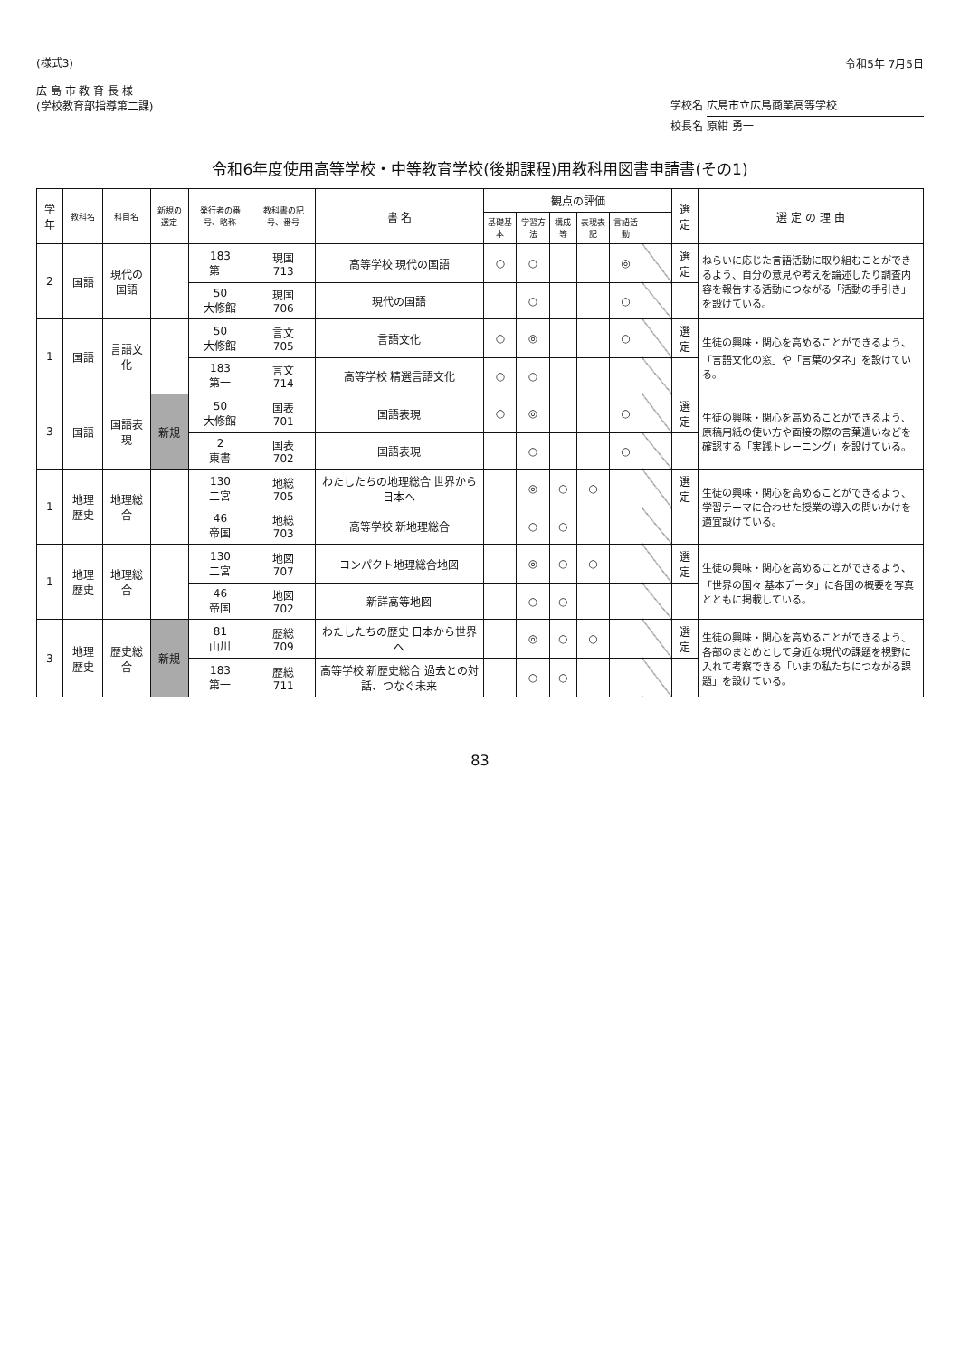(様式3)
広 島 市 教 育 長 様
(学校教育部指導第二課)
令和5年 7月5日
学校名 広島市立広島商業高等学校
校長名 原紺 勇一
令和6年度使用高等学校・中等教育学校(後期課程)用教科用図書申請書(その1)
| 学年 | 教科名 | 科目名 | 新規の選定 | 発行者の番号、略称 | 教科書の記号、番号 | 書 名 | 観点の評価 | | | | | | 選定 | 選 定 の 理 由 |
| --- | --- | --- | --- | --- | --- | --- | --- | --- | --- | --- | --- | --- | --- | --- |
| | | | | | | | 基礎基本 | 学習方法 | 構成等 | 表現表記 | 言語活動 | | | |
| 2 | 国語 | 現代の国語 | | 183 第一 | 現国 713 | 高等学校 現代の国語 | ○ | ○ | | | ◎ | | 選定 | ねらいに応じた言語活動に取り組むことができるよう、自分の意見や考えを論述したり調査内容を報告する活動につながる「活動の手引き」を設けている。 |
| | | | | 50 大修館 | 現国 706 | 現代の国語 | | ○ | | | ○ | | | |
| 1 | 国語 | 言語文化 | | 50 大修館 | 言文 705 | 言語文化 | ○ | ◎ | | | ○ | | 選定 | 生徒の興味・関心を高めることができるよう、「言語文化の窓」や「言葉のタネ」を設けている。 |
| | | | | 183 第一 | 言文 714 | 高等学校 精選言語文化 | ○ | ○ | | | | | | |
| 3 | 国語 | 国語表現 | 新規 | 50 大修館 | 国表 701 | 国語表現 | ○ | ◎ | | | ○ | | 選定 | 生徒の興味・関心を高めることができるよう、原稿用紙の使い方や面接の際の言葉遣いなどを確認する「実践トレーニング」を設けている。 |
| | | | | 2 東書 | 国表 702 | 国語表現 | | ○ | | | ○ | | | |
| 1 | 地理歴史 | 地理総合 | | 130 二宮 | 地総 705 | わたしたちの地理総合 世界から日本へ | | ◎ | ○ | ○ | | | 選定 | 生徒の興味・関心を高めることができるよう、学習テーマに合わせた授業の導入の問いかけを適宜設けている。 |
| | | | | 46 帝国 | 地総 703 | 高等学校 新地理総合 | | ○ | ○ | | | | | |
| 1 | 地理歴史 | 地理総合 | | 130 二宮 | 地図 707 | コンパクト地理総合地図 | | ◎ | ○ | ○ | | | 選定 | 生徒の興味・関心を高めることができるよう、「世界の国々 基本データ」に各国の概要を写真とともに掲載している。 |
| | | | | 46 帝国 | 地図 702 | 新詳高等地図 | | ○ | ○ | | | | | |
| 3 | 地理歴史 | 歴史総合 | 新規 | 81 山川 | 歴総 709 | わたしたちの歴史 日本から世界へ | | ◎ | ○ | ○ | | | 選定 | 生徒の興味・関心を高めることができるよう、各部のまとめとして身近な現代の課題を視野に入れて考察できる「いまの私たちにつながる課題」を設けている。 |
| | | | | 183 第一 | 歴総 711 | 高等学校 新歴史総合 過去との対話、つなぐ未来 | | ○ | ○ | | | | | |
83